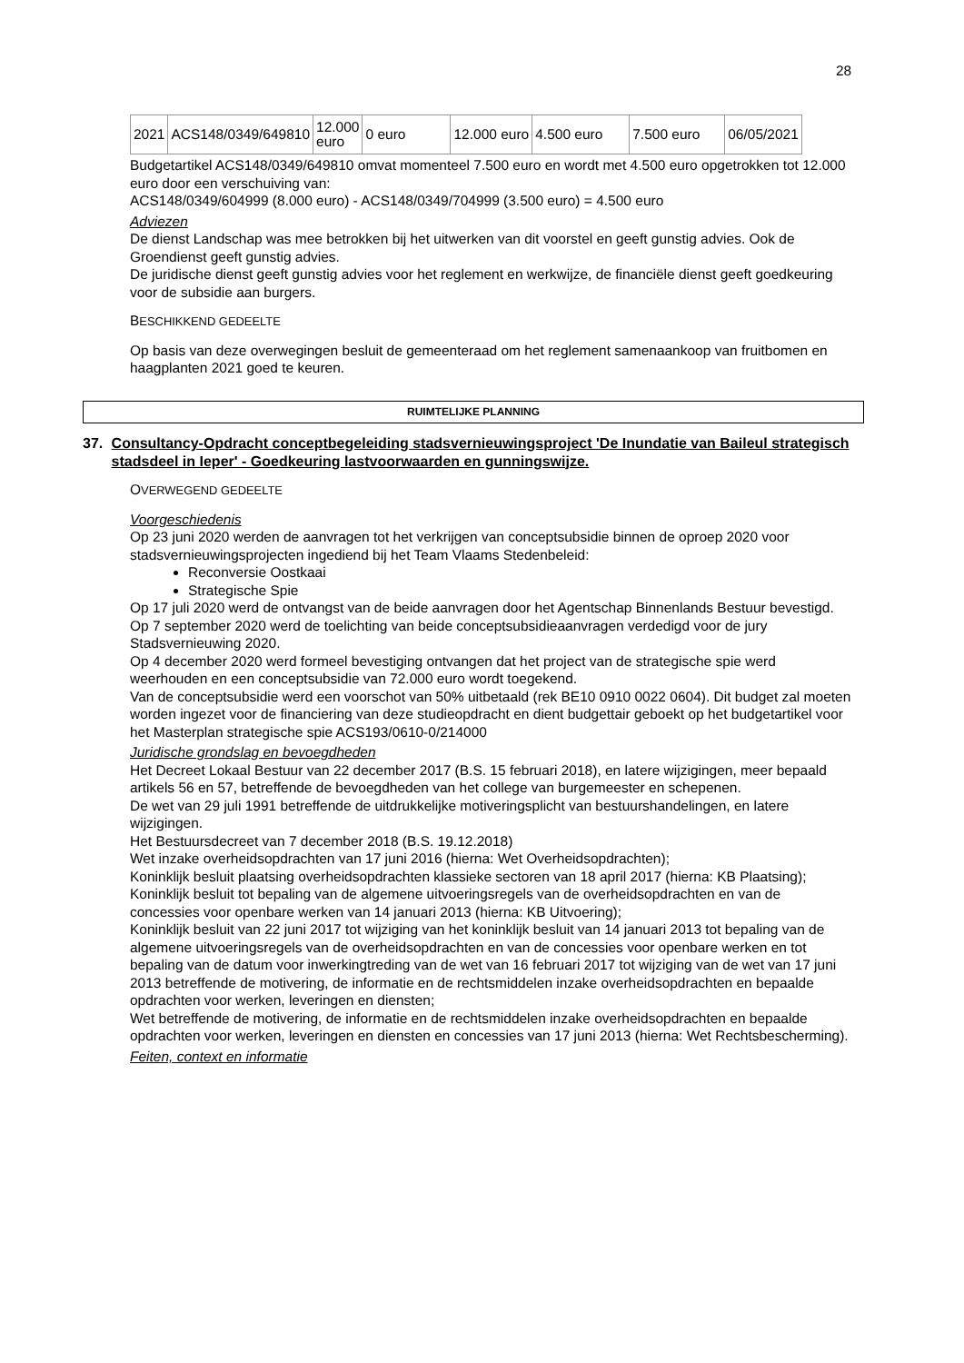28
| 2021 | ACS148/0349/649810 | 12.000 euro | 0 euro | 12.000 euro | 4.500 euro | 7.500 euro | 06/05/2021 |
Budgetartikel ACS148/0349/649810 omvat momenteel 7.500 euro en wordt met 4.500 euro opgetrokken tot 12.000 euro door een verschuiving van:
ACS148/0349/604999 (8.000 euro) - ACS148/0349/704999 (3.500 euro) = 4.500 euro
Adviezen
De dienst Landschap was mee betrokken bij het uitwerken van dit voorstel en geeft gunstig advies. Ook de Groendienst geeft gunstig advies.
De juridische dienst geeft gunstig advies voor het reglement en werkwijze, de financiële dienst geeft goedkeuring voor de subsidie aan burgers.
BESCHIKKEND GEDEELTE
Op basis van deze overwegingen besluit de gemeenteraad om het reglement samenaankoop van fruitbomen en haagplanten 2021 goed te keuren.
RUIMTELIJKE PLANNING
37. Consultancy-Opdracht conceptbegeleiding stadsvernieuwingsproject 'De Inundatie van Baileul strategisch stadsdeel in Ieper' - Goedkeuring lastvoorwaarden en gunningswijze.
OVERWEGEND GEDEELTE
Voorgeschiedenis
Op 23 juni 2020 werden de aanvragen tot het verkrijgen van conceptsubsidie binnen de oproep 2020 voor stadsvernieuwingsprojecten ingediend bij het Team Vlaams Stedenbeleid:
Reconversie Oostkaai
Strategische Spie
Op 17 juli 2020 werd de ontvangst van de beide aanvragen door het Agentschap Binnenlands Bestuur bevestigd.
Op 7 september 2020 werd de toelichting van beide conceptsubsidieaanvragen verdedigd voor de jury Stadsvernieuwing 2020.
Op 4 december 2020 werd formeel bevestiging ontvangen dat het project van de strategische spie werd weerhouden en een conceptsubsidie van 72.000 euro wordt toegekend.
Van de conceptsubsidie werd een voorschot van 50% uitbetaald (rek BE10 0910 0022 0604). Dit budget zal moeten worden ingezet voor de financiering van deze studieopdracht en dient budgettair geboekt op het budgetartikel voor het Masterplan strategische spie ACS193/0610-0/214000
Juridische grondslag en bevoegdheden
Het Decreet Lokaal Bestuur van 22 december 2017 (B.S. 15 februari 2018), en latere wijzigingen, meer bepaald artikels 56 en 57, betreffende de bevoegdheden van het college van burgemeester en schepenen.
De wet van 29 juli 1991 betreffende de uitdrukkelijke motiveringsplicht van bestuurshandelingen, en latere wijzigingen.
Het Bestuursdecreet van 7 december 2018 (B.S. 19.12.2018)
Wet inzake overheidsopdrachten van 17 juni 2016 (hierna: Wet Overheidsopdrachten);
Koninklijk besluit plaatsing overheidsopdrachten klassieke sectoren van 18 april 2017 (hierna: KB Plaatsing);
Koninklijk besluit tot bepaling van de algemene uitvoeringsregels van de overheidsopdrachten en van de concessies voor openbare werken van 14 januari 2013 (hierna: KB Uitvoering);
Koninklijk besluit van 22 juni 2017 tot wijziging van het koninklijk besluit van 14 januari 2013 tot bepaling van de algemene uitvoeringsregels van de overheidsopdrachten en van de concessies voor openbare werken en tot bepaling van de datum voor inwerkingtreding van de wet van 16 februari 2017 tot wijziging van de wet van 17 juni 2013 betreffende de motivering, de informatie en de rechtsmiddelen inzake overheidsopdrachten en bepaalde opdrachten voor werken, leveringen en diensten;
Wet betreffende de motivering, de informatie en de rechtsmiddelen inzake overheidsopdrachten en bepaalde opdrachten voor werken, leveringen en diensten en concessies van 17 juni 2013 (hierna: Wet Rechtsbescherming).
Feiten, context en informatie